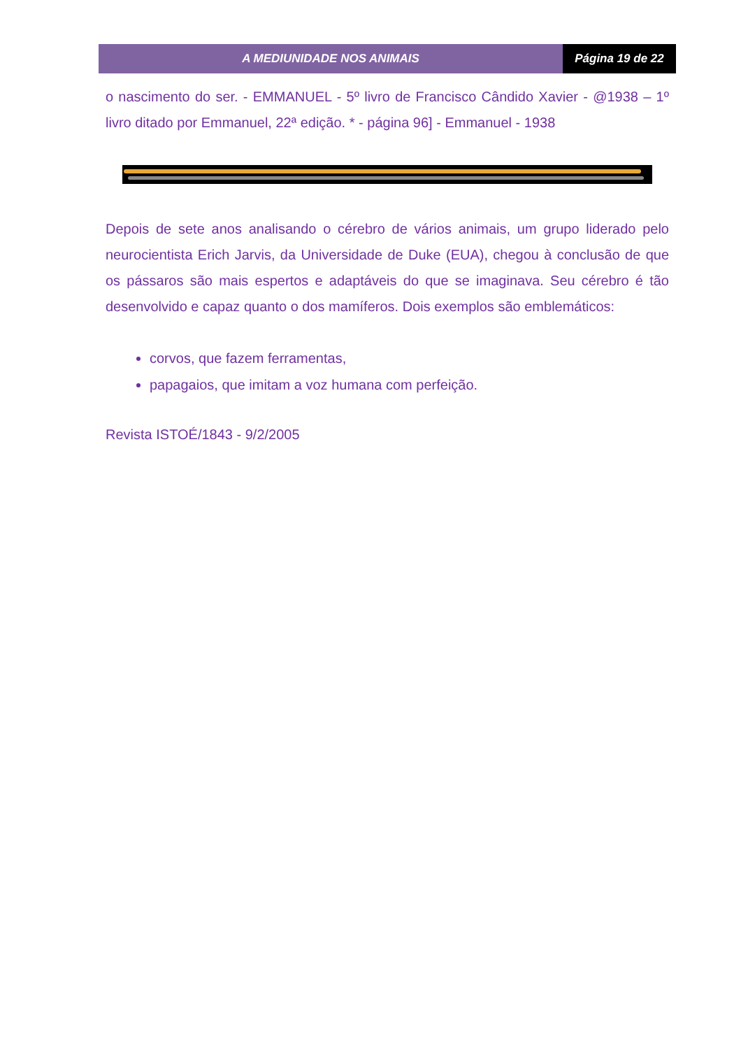A MEDIUNIDADE NOS ANIMAIS Página 19 de 22
o nascimento do ser. - EMMANUEL - 5º livro de Francisco Cândido Xavier - @1938 – 1º livro ditado por Emmanuel, 22ª edição. * - página 96] - Emmanuel - 1938
Depois de sete anos analisando o cérebro de vários animais, um grupo liderado pelo neurocientista Erich Jarvis, da Universidade de Duke (EUA), chegou à conclusão de que os pássaros são mais espertos e adaptáveis do que se imaginava. Seu cérebro é tão desenvolvido e capaz quanto o dos mamíferos. Dois exemplos são emblemáticos:
corvos, que fazem ferramentas,
papagaios, que imitam a voz humana com perfeição.
Revista ISTOÉ/1843 - 9/2/2005